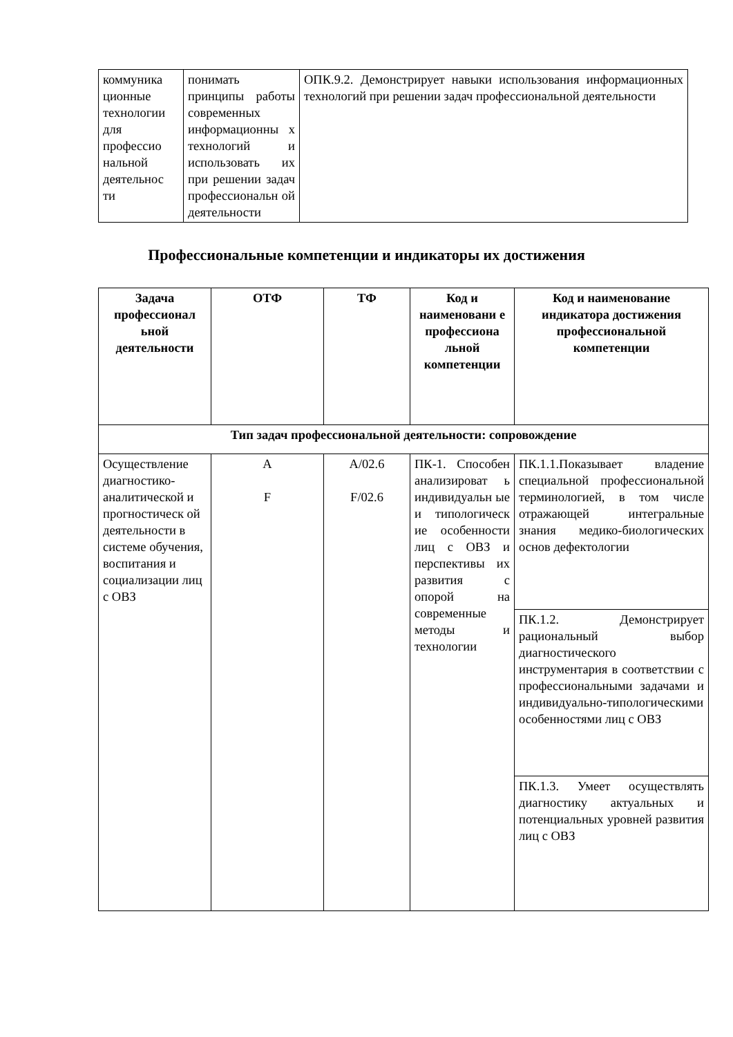| коммуника ционные технологии для профессио нальной деятельнос ти | понимать принципы работы современных информационны х технологий и использовать их при решении задач профессиональн ой деятельности | ОПК.9.2. Демонстрирует навыки использования информационных технологий при решении задач профессиональной деятельности |
Профессиональные компетенции и индикаторы их достижения
| Задача профессионал ьной деятельности | ОТФ | ТФ | Код и наименовани е профессиона льной компетенции | Код и наименование индикатора достижения профессиональной компетенции |
| --- | --- | --- | --- | --- |
| Тип задач профессиональной деятельности: сопровождение | | | | |
| Осуществление диагностико-аналитической и прогностическ ой деятельности в системе обучения, воспитания и социализации лиц с ОВЗ | A F | A/02.6 F/02.6 | ПК-1. Способен анализироват ь индивидуальн ые и типологическ ие особенности лиц с ОВЗ и перспективы их развития с опорой на современные методы и технологии | ПК.1.1.Показывает владение специальной профессиональной терминологией, в том числе отражающей интегральные знания медико-биологических основ дефектологии |
| | | | | ПК.1.2. Демонстрирует рациональный выбор диагностического инструментария в соответствии с профессиональными задачами и индивидуально-типологическими особенностями лиц с ОВЗ |
| | | | | ПК.1.3. Умеет осуществлять диагностику актуальных и потенциальных уровней развития лиц с ОВЗ |